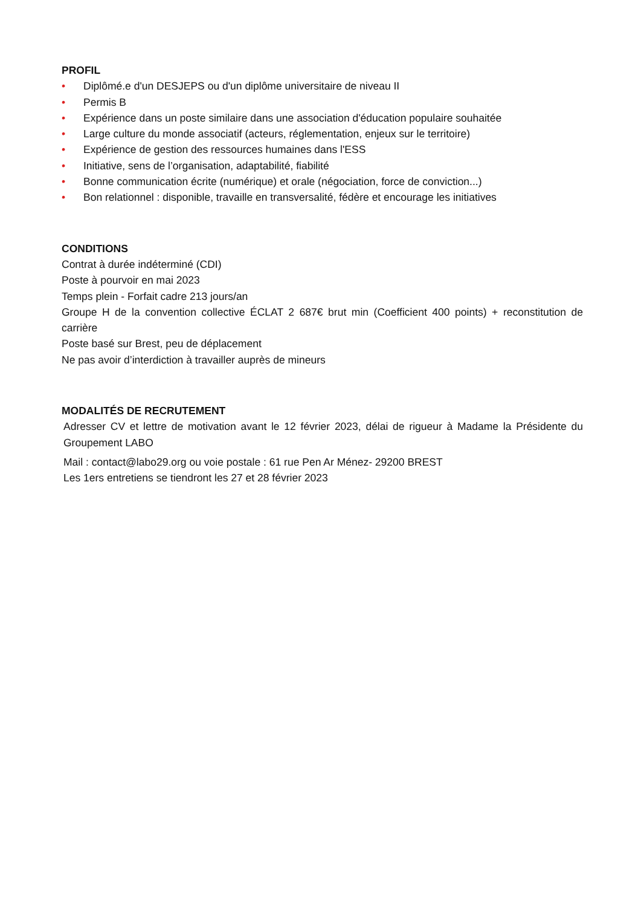PROFIL
• Diplômé.e d'un DESJEPS ou d'un diplôme universitaire de niveau II
• Permis B
• Expérience dans un poste similaire dans une association d'éducation populaire souhaitée
• Large culture du monde associatif (acteurs, réglementation, enjeux sur le territoire)
• Expérience de gestion des ressources humaines dans l'ESS
• Initiative, sens de l’organisation, adaptabilité, fiabilité
• Bonne communication écrite (numérique) et orale (négociation, force de conviction...)
• Bon relationnel : disponible, travaille en transversalité, fédère et encourage les initiatives
CONDITIONS
Contrat à durée indéterminé (CDI)
Poste à pourvoir en mai 2023
Temps plein - Forfait cadre 213 jours/an
Groupe H de la convention collective ÉCLAT 2 687€ brut min (Coefficient 400 points) + reconstitution de carrière
Poste basé sur Brest, peu de déplacement
Ne pas avoir d’interdiction à travailler auprès de mineurs
MODALITÉS DE RECRUTEMENT
Adresser CV et lettre de motivation avant le 12 février 2023, délai de rigueur à Madame la Présidente du Groupement LABO
Mail : contact@labo29.org ou voie postale : 61 rue Pen Ar Ménez- 29200 BREST
Les 1ers entretiens se tiendront les 27 et 28 février 2023